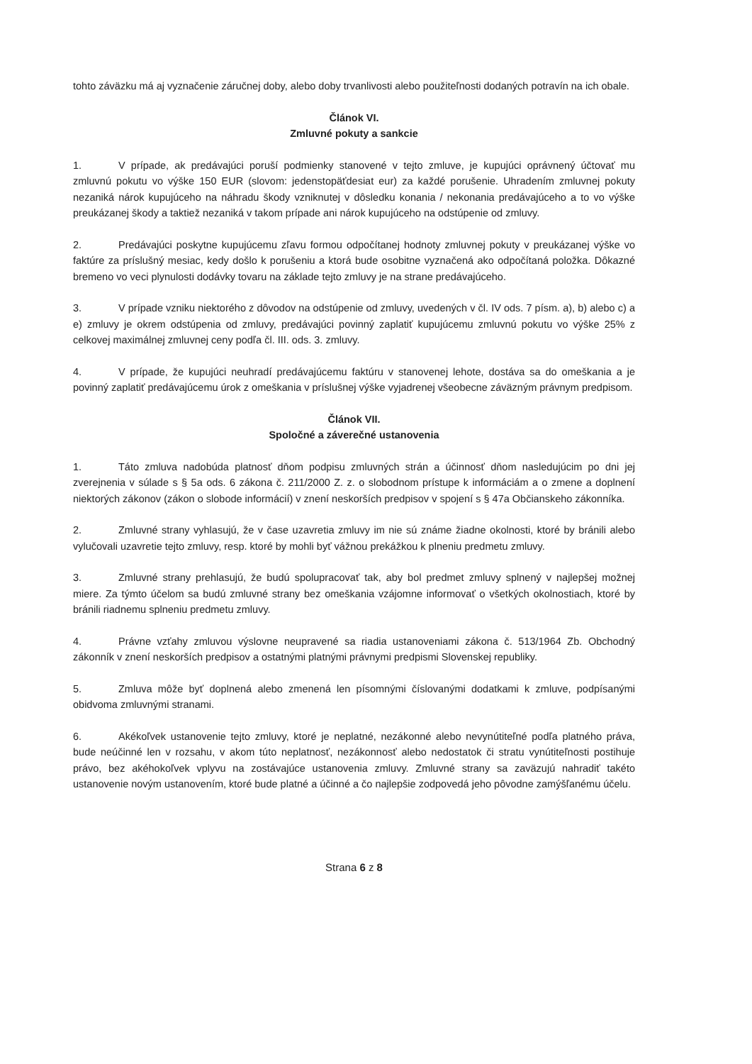tohto záväzku má aj vyznačenie záručnej doby, alebo doby trvanlivosti alebo použiteľnosti dodaných potravín na ich obale.
Článok VI.
Zmluvné pokuty a sankcie
1. V prípade, ak predávajúci poruší podmienky stanovené v tejto zmluve, je kupujúci oprávnený účtovať mu zmluvnú pokutu vo výške 150 EUR (slovom: jedenstopäťdesiat eur) za každé porušenie. Uhradením zmluvnej pokuty nezaniká nárok kupujúceho na náhradu škody vzniknutej v dôsledku konania / nekonania predávajúceho a to vo výške preukázanej škody a taktiež nezaniká v takom prípade ani nárok kupujúceho na odstúpenie od zmluvy.
2. Predávajúci poskytne kupujúcemu zľavu formou odpočítanej hodnoty zmluvnej pokuty v preukázanej výške vo faktúre za príslušný mesiac, kedy došlo k porušeniu a ktorá bude osobitne vyznačená ako odpočítaná položka. Dôkazné bremeno vo veci plynulosti dodávky tovaru na základe tejto zmluvy je na strane predávajúceho.
3. V prípade vzniku niektorého z dôvodov na odstúpenie od zmluvy, uvedených v čl. IV ods. 7 písm. a), b) alebo c) a e) zmluvy je okrem odstúpenia od zmluvy, predávajúci povinný zaplatiť kupujúcemu zmluvnú pokutu vo výške 25% z celkovej maximálnej zmluvnej ceny podľa čl. III. ods. 3. zmluvy.
4. V prípade, že kupujúci neuhradí predávajúcemu faktúru v stanovenej lehote, dostáva sa do omeškania a je povinný zaplatiť predávajúcemu úrok z omeškania v príslušnej výške vyjadrenej všeobecne záväzným právnym predpisom.
Článok VII.
Spoločné a záverečné ustanovenia
1. Táto zmluva nadobúda platnosť dňom podpisu zmluvných strán a účinnosť dňom nasledujúcim po dni jej zverejnenia v súlade s § 5a ods. 6 zákona č. 211/2000 Z. z. o slobodnom prístupe k informáciám a o zmene a doplnení niektorých zákonov (zákon o slobode informácií) v znení neskorších predpisov v spojení s § 47a Občianskeho zákonníka.
2. Zmluvné strany vyhlasujú, že v čase uzavretia zmluvy im nie sú známe žiadne okolnosti, ktoré by bránili alebo vylučovali uzavretie tejto zmluvy, resp. ktoré by mohli byť vážnou prekážkou k plneniu predmetu zmluvy.
3. Zmluvné strany prehlasujú, že budú spolupracovať tak, aby bol predmet zmluvy splnený v najlepšej možnej miere. Za týmto účelom sa budú zmluvné strany bez omeškania vzájomne informovať o všetkých okolnostiach, ktoré by bránili riadnemu splneniu predmetu zmluvy.
4. Právne vzťahy zmluvou výslovne neupravené sa riadia ustanoveniami zákona č. 513/1964 Zb. Obchodný zákonník v znení neskorších predpisov a ostatnými platnými právnymi predpismi Slovenskej republiky.
5. Zmluva môže byť doplnená alebo zmenená len písomnými číslovanými dodatkami k zmluve, podpísanými obidvoma zmluvnými stranami.
6. Akékoľvek ustanovenie tejto zmluvy, ktoré je neplatné, nezákonné alebo nevynútiteľné podľa platného práva, bude neúčinné len v rozsahu, v akom túto neplatnosť, nezákonnosť alebo nedostatok či stratu vynútiteľnosti postihuje právo, bez akéhokoľvek vplyvu na zostávajúce ustanovenia zmluvy. Zmluvné strany sa zaväzujú nahradiť takéto ustanovenie novým ustanovením, ktoré bude platné a účinné a čo najlepšie zodpovedá jeho pôvodne zamýšľanému účelu.
Strana 6 z 8